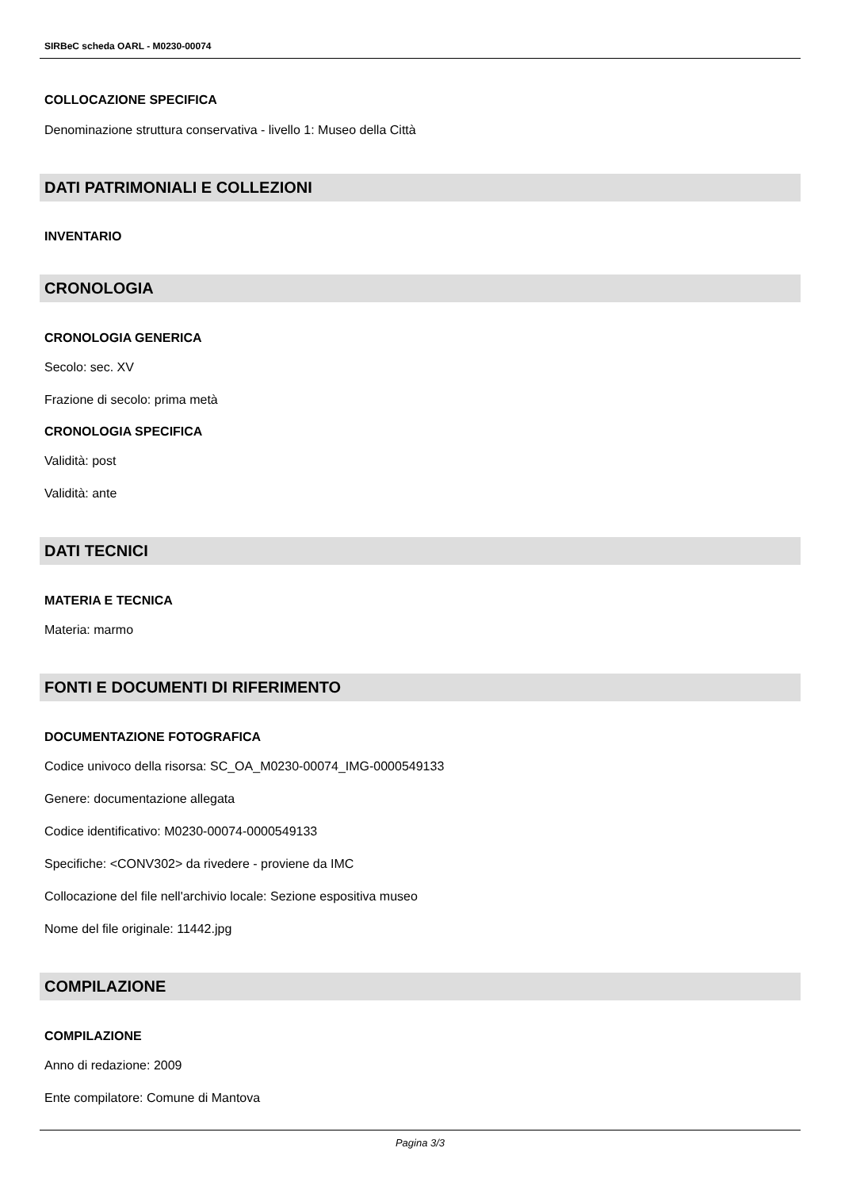SIRBeC scheda OARL - M0230-00074
COLLOCAZIONE SPECIFICA
Denominazione struttura conservativa - livello 1: Museo della Città
DATI PATRIMONIALI E COLLEZIONI
INVENTARIO
CRONOLOGIA
CRONOLOGIA GENERICA
Secolo: sec. XV
Frazione di secolo: prima metà
CRONOLOGIA SPECIFICA
Validità: post
Validità: ante
DATI TECNICI
MATERIA E TECNICA
Materia: marmo
FONTI E DOCUMENTI DI RIFERIMENTO
DOCUMENTAZIONE FOTOGRAFICA
Codice univoco della risorsa: SC_OA_M0230-00074_IMG-0000549133
Genere: documentazione allegata
Codice identificativo: M0230-00074-0000549133
Specifiche: <CONV302> da rivedere - proviene da IMC
Collocazione del file nell'archivio locale: Sezione espositiva museo
Nome del file originale: 11442.jpg
COMPILAZIONE
COMPILAZIONE
Anno di redazione: 2009
Ente compilatore: Comune di Mantova
Pagina 3/3